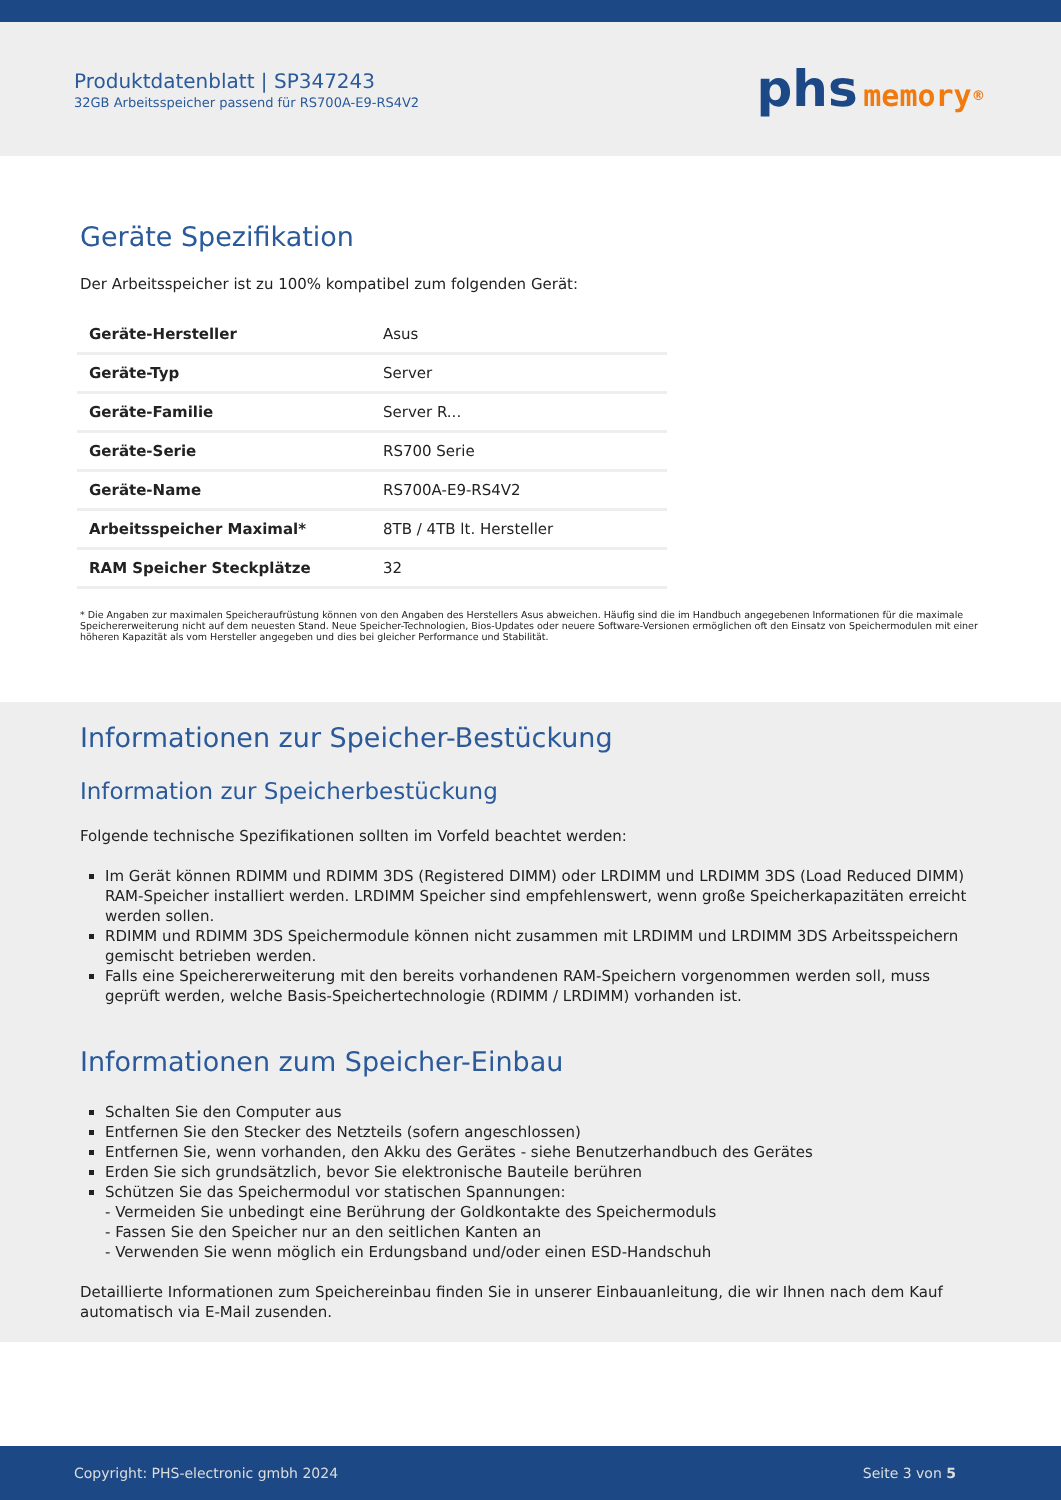Produktdatenblatt | SP347243
32GB Arbeitsspeicher passend für RS700A-E9-RS4V2
phs memory<sup>®</sup>
Geräte Spezifikation
Der Arbeitsspeicher ist zu 100% kompatibel zum folgenden Gerät:
| Geräte-Hersteller | Asus |
| Geräte-Typ | Server |
| Geräte-Familie | Server R... |
| Geräte-Serie | RS700 Serie |
| Geräte-Name | RS700A-E9-RS4V2 |
| Arbeitsspeicher Maximal* | 8TB / 4TB lt. Hersteller |
| RAM Speicher Steckplätze | 32 |
* Die Angaben zur maximalen Speicheraufrüstung können von den Angaben des Herstellers Asus abweichen. Häufig sind die im Handbuch angegebenen Informationen für die maximale Speichererweiterung nicht auf dem neuesten Stand. Neue Speicher-Technologien, Bios-Updates oder neuere Software-Versionen ermöglichen oft den Einsatz von Speichermodulen mit einer höheren Kapazität als vom Hersteller angegeben und dies bei gleicher Performance und Stabilität.
Informationen zur Speicher-Bestückung
Information zur Speicherbestückung
Folgende technische Spezifikationen sollten im Vorfeld beachtet werden:
Im Gerät können RDIMM und RDIMM 3DS (Registered DIMM) oder LRDIMM und LRDIMM 3DS (Load Reduced DIMM) RAM-Speicher installiert werden. LRDIMM Speicher sind empfehlenswert, wenn große Speicherkapazitäten erreicht werden sollen.
RDIMM und RDIMM 3DS Speichermodule können nicht zusammen mit LRDIMM und LRDIMM 3DS Arbeitsspeichern gemischt betrieben werden.
Falls eine Speichererweiterung mit den bereits vorhandenen RAM-Speichern vorgenommen werden soll, muss geprüft werden, welche Basis-Speichertechnologie (RDIMM / LRDIMM) vorhanden ist.
Informationen zum Speicher-Einbau
Schalten Sie den Computer aus
Entfernen Sie den Stecker des Netzteils (sofern angeschlossen)
Entfernen Sie, wenn vorhanden, den Akku des Gerätes - siehe Benutzerhandbuch des Gerätes
Erden Sie sich grundsätzlich, bevor Sie elektronische Bauteile berühren
Schützen Sie das Speichermodul vor statischen Spannungen:
- Vermeiden Sie unbedingt eine Berührung der Goldkontakte des Speichermoduls
- Fassen Sie den Speicher nur an den seitlichen Kanten an
- Verwenden Sie wenn möglich ein Erdungsband und/oder einen ESD-Handschuh
Detaillierte Informationen zum Speichereinbau finden Sie in unserer Einbauanleitung, die wir Ihnen nach dem Kauf automatisch via E-Mail zusenden.
Copyright: PHS-electronic gmbh 2024 Seite 3 von 5